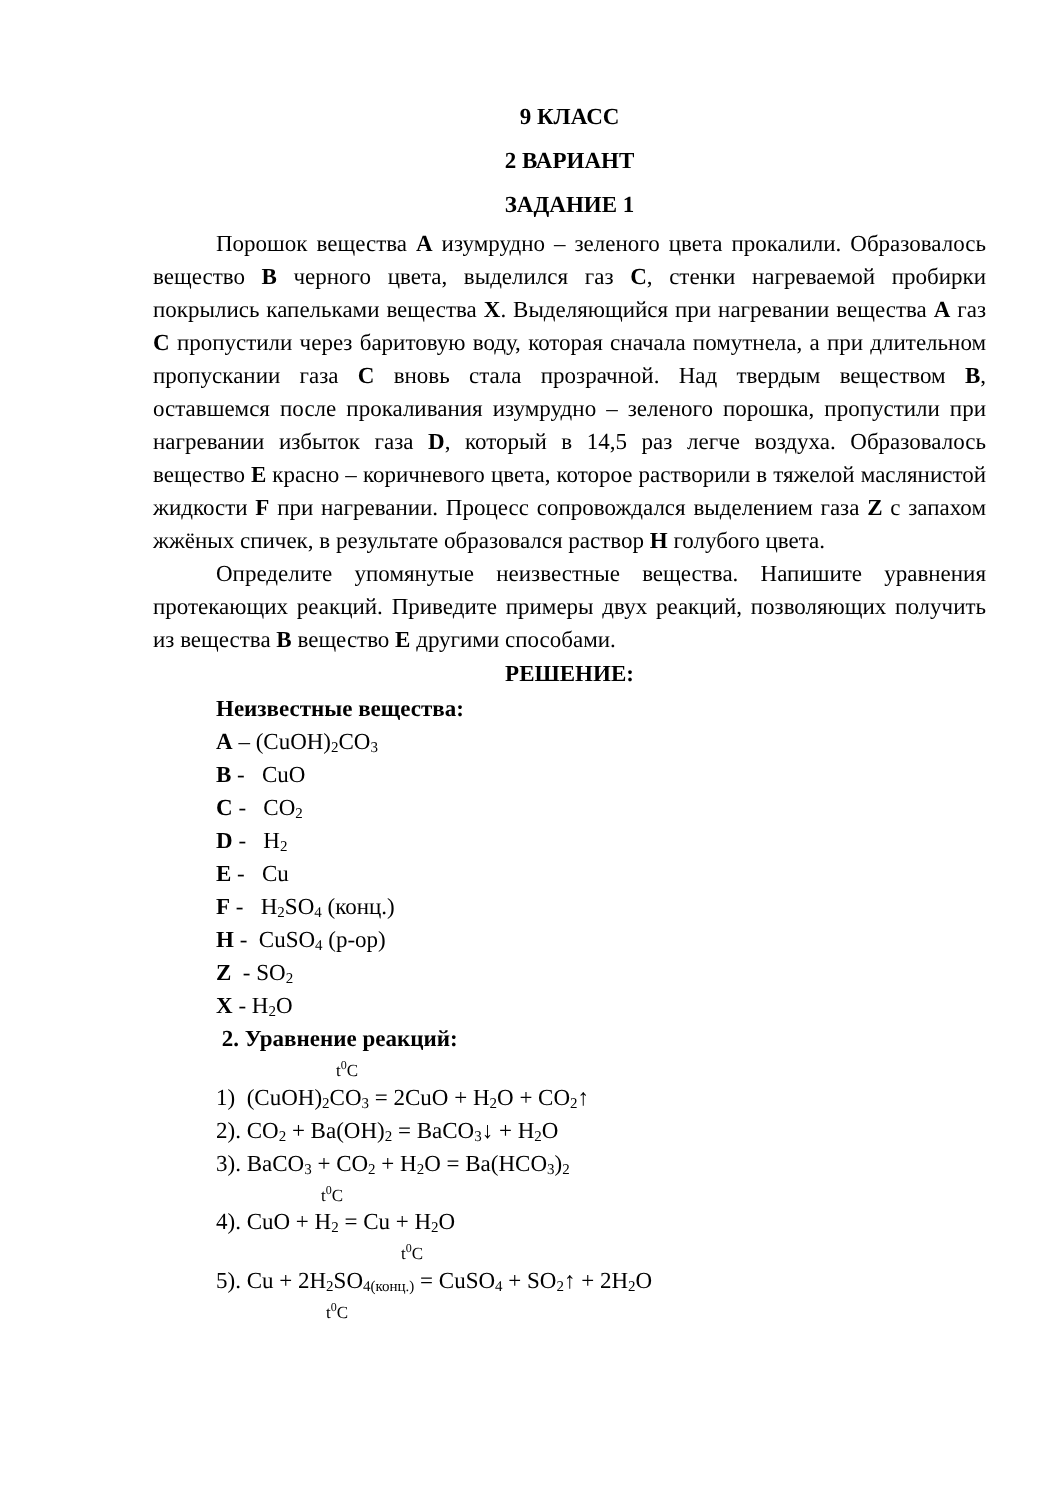9 КЛАСС
2 ВАРИАНТ
ЗАДАНИЕ 1
Порошок вещества А изумрудно – зеленого цвета прокалили. Образовалось вещество В черного цвета, выделился газ С, стенки нагреваемой пробирки покрылись капельками вещества Х. Выделяющийся при нагревании вещества А газ С пропустили через баритовую воду, которая сначала помутнела, а при длительном пропускании газа С вновь стала прозрачной. Над твердым веществом В, оставшемся после прокаливания изумрудно – зеленого порошка, пропустили при нагревании избыток газа D, который в 14,5 раз легче воздуха. Образовалось вещество Е красно – коричневого цвета, которое растворили в тяжелой маслянистой жидкости F при нагревании. Процесс сопровождался выделением газа Z с запахом жжёных спичек, в результате образовался раствор Н голубого цвета.
Определите упомянутые неизвестные вещества. Напишите уравнения протекающих реакций. Приведите примеры двух реакций, позволяющих получить из вещества В вещество Е другими способами.
РЕШЕНИЕ:
Неизвестные вещества:
А – (CuOH)<sub>2</sub>CO<sub>3</sub>
В - CuO
С - CO<sub>2</sub>
D - H<sub>2</sub>
E - Cu
F - H<sub>2</sub>SO<sub>4</sub> (конц.)
H - CuSO<sub>4</sub> (р-ор)
Z - SO<sub>2</sub>
X - H<sub>2</sub>O
2. Уравнение реакций:
t<sup>0</sup>C
1) (CuOH)<sub>2</sub>CO<sub>3</sub> = 2CuO + H<sub>2</sub>O + CO<sub>2</sub>↑
2). CO<sub>2</sub> + Ba(OH)<sub>2</sub> = BaCO<sub>3</sub>↓ + H<sub>2</sub>O
3). BaCO<sub>3</sub> + CO<sub>2</sub> + H<sub>2</sub>O = Ba(HCO<sub>3</sub>)<sub>2</sub>
t<sup>0</sup>C
4). CuO + H<sub>2</sub> = Cu + H<sub>2</sub>O
t<sup>0</sup>C
5). Cu + 2H<sub>2</sub>SO<sub>4(конц.)</sub> = CuSO<sub>4</sub> + SO<sub>2</sub>↑ + 2H<sub>2</sub>O
t<sup>0</sup>C